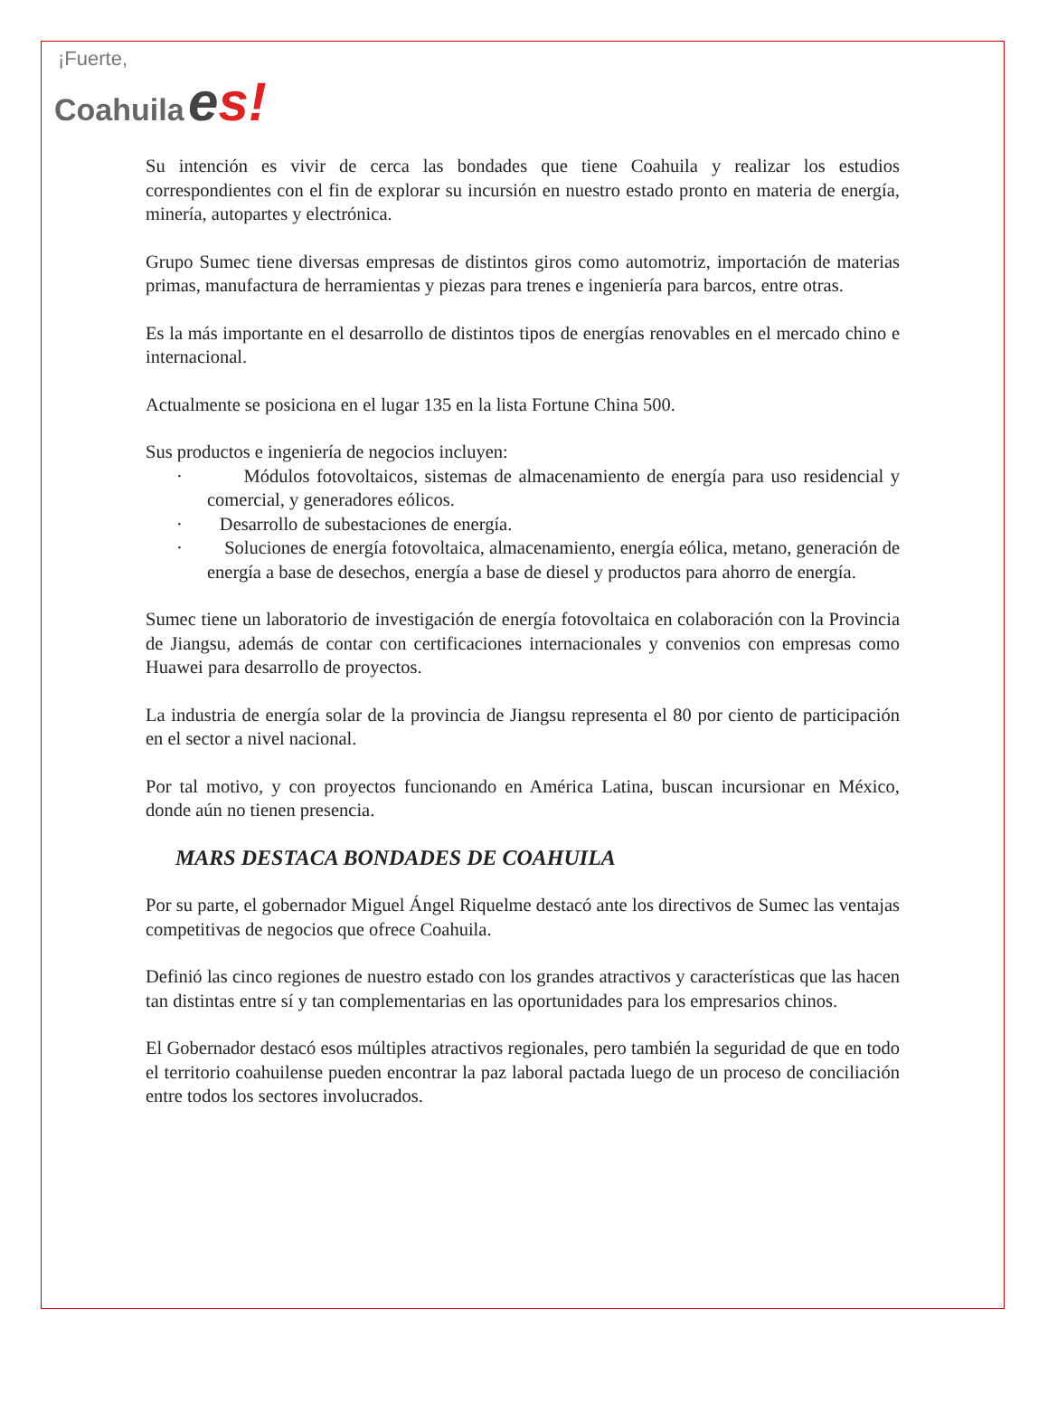¡Fuerte,
Coahuila es!
Su intención es vivir de cerca las bondades que tiene Coahuila y realizar los estudios correspondientes con el fin de explorar su incursión en nuestro estado pronto en materia de energía, minería, autopartes y electrónica.
Grupo Sumec tiene diversas empresas de distintos giros como automotriz, importación de materias primas, manufactura de herramientas y piezas para trenes e ingeniería para barcos, entre otras.
Es la más importante en el desarrollo de distintos tipos de energías renovables en el mercado chino e internacional.
Actualmente se posiciona en el lugar 135 en la lista Fortune China 500.
Sus productos e ingeniería de negocios incluyen:
· Módulos fotovoltaicos, sistemas de almacenamiento de energía para uso residencial y comercial, y generadores eólicos.
· Desarrollo de subestaciones de energía.
· Soluciones de energía fotovoltaica, almacenamiento, energía eólica, metano, generación de energía a base de desechos, energía a base de diesel y productos para ahorro de energía.
Sumec tiene un laboratorio de investigación de energía fotovoltaica en colaboración con la Provincia de Jiangsu, además de contar con certificaciones internacionales y convenios con empresas como Huawei para desarrollo de proyectos.
La industria de energía solar de la provincia de Jiangsu representa el 80 por ciento de participación en el sector a nivel nacional.
Por tal motivo, y con proyectos funcionando en América Latina, buscan incursionar en México, donde aún no tienen presencia.
MARS DESTACA BONDADES DE COAHUILA
Por su parte, el gobernador Miguel Ángel Riquelme destacó ante los directivos de Sumec las ventajas competitivas de negocios que ofrece Coahuila.
Definió las cinco regiones de nuestro estado con los grandes atractivos y características que las hacen tan distintas entre sí y tan complementarias en las oportunidades para los empresarios chinos.
El Gobernador destacó esos múltiples atractivos regionales, pero también la seguridad de que en todo el territorio coahuilense pueden encontrar la paz laboral pactada luego de un proceso de conciliación entre todos los sectores involucrados.